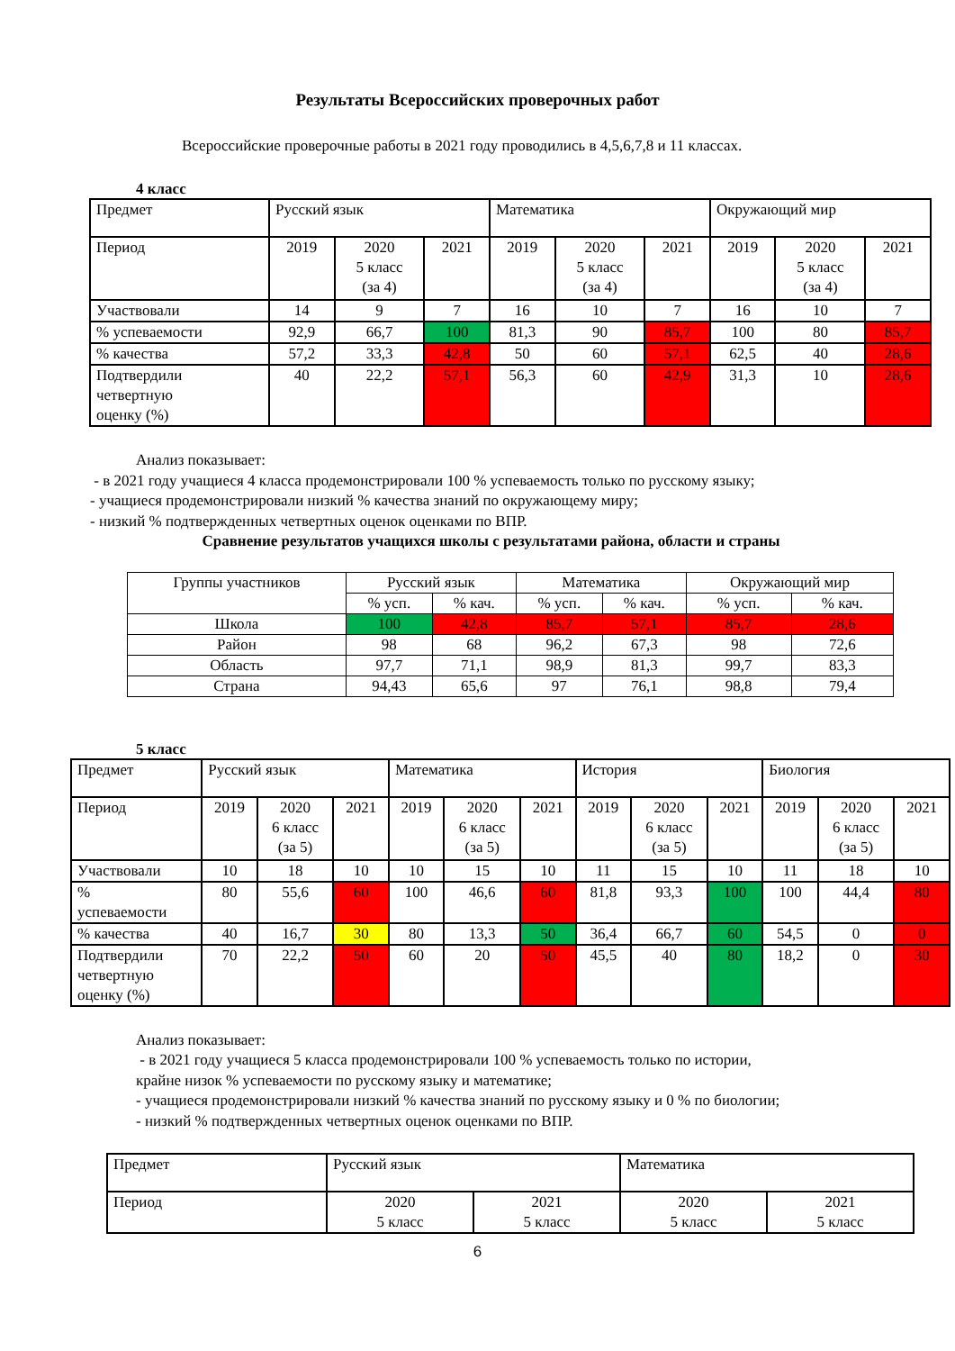Результаты Всероссийских проверочных работ
Всероссийские проверочные работы в 2021 году проводились в 4,5,6,7,8 и 11 классах.
4 класс
| Предмет | Русский язык | | | Математика | | | Окружающий мир | | |
| --- | --- | --- | --- | --- | --- | --- | --- | --- | --- |
| Период | 2019 | 2020 5 класс (за 4) | 2021 | 2019 | 2020 5 класс (за 4) | 2021 | 2019 | 2020 5 класс (за 4) | 2021 |
| Участвовали | 14 | 9 | 7 | 16 | 10 | 7 | 16 | 10 | 7 |
| % успеваемости | 92,9 | 66,7 | 100 | 81,3 | 90 | 85,7 | 100 | 80 | 85,7 |
| % качества | 57,2 | 33,3 | 42,8 | 50 | 60 | 57,1 | 62,5 | 40 | 28,6 |
| Подтвердили четвертную оценку (%) | 40 | 22,2 | 57,1 | 56,3 | 60 | 42,9 | 31,3 | 10 | 28,6 |
Анализ показывает:
- в 2021 году учащиеся 4 класса продемонстрировали 100 % успеваемость только по русскому языку;
- учащиеся продемонстрировали низкий % качества знаний по окружающему миру;
- низкий % подтвержденных четвертных оценок оценками по ВПР.
Сравнение результатов учащихся школы с результатами района, области и страны
| Группы участников | Русский язык | | Математика | | Окружающий мир | |
| --- | --- | --- | --- | --- | --- | --- |
| | % усп. | % кач. | % усп. | % кач. | % усп. | % кач. |
| Школа | 100 | 42,8 | 85,7 | 57,1 | 85,7 | 28,6 |
| Район | 98 | 68 | 96,2 | 67,3 | 98 | 72,6 |
| Область | 97,7 | 71,1 | 98,9 | 81,3 | 99,7 | 83,3 |
| Страна | 94,43 | 65,6 | 97 | 76,1 | 98,8 | 79,4 |
5 класс
| Предмет | Русский язык | | | Математика | | | История | | | Биология | | |
| --- | --- | --- | --- | --- | --- | --- | --- | --- | --- | --- | --- | --- |
| Период | 2019 | 2020 6 класс (за 5) | 2021 | 2019 | 2020 6 класс (за 5) | 2021 | 2019 | 2020 6 класс (за 5) | 2021 | 2019 | 2020 6 класс (за 5) | 2021 |
| Участвовали | 10 | 18 | 10 | 10 | 15 | 10 | 11 | 15 | 10 | 11 | 18 | 10 |
| % успеваемости | 80 | 55,6 | 60 | 100 | 46,6 | 60 | 81,8 | 93,3 | 100 | 100 | 44,4 | 80 |
| % качества | 40 | 16,7 | 30 | 80 | 13,3 | 50 | 36,4 | 66,7 | 60 | 54,5 | 0 | 0 |
| Подтвердили четвертную оценку (%) | 70 | 22,2 | 50 | 60 | 20 | 50 | 45,5 | 40 | 80 | 18,2 | 0 | 30 |
Анализ показывает:
- в 2021 году учащиеся 5 класса продемонстрировали 100 % успеваемость только по истории,
крайне низок % успеваемости по русскому языку и математике;
- учащиеся продемонстрировали низкий % качества знаний по русскому языку и 0 % по биологии;
- низкий % подтвержденных четвертных оценок оценками по ВПР.
| Предмет | Русский язык | | Математика | |
| --- | --- | --- | --- | --- |
| Период | 2020 5 класс | 2021 5 класс | 2020 5 класс | 2021 5 класс |
6